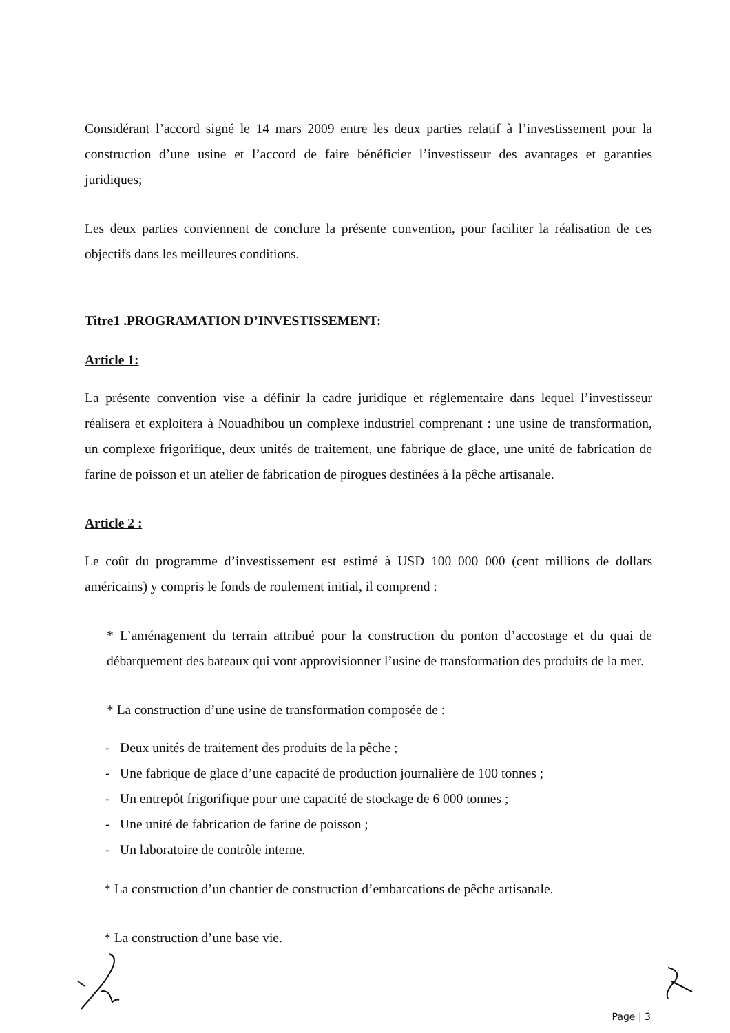Considérant l’accord signé le 14 mars 2009 entre les deux parties relatif à l’investissement pour la construction d’une usine et l’accord de faire bénéficier l’investisseur des avantages et garanties juridiques;
Les deux parties conviennent de conclure la présente convention, pour faciliter la réalisation de ces objectifs dans les meilleures conditions.
Titre1 .PROGRAMATION D’INVESTISSEMENT:
Article 1:
La présente convention vise a définir la cadre juridique et réglementaire dans lequel l’investisseur réalisera et exploitera à Nouadhibou un complexe industriel comprenant : une usine de transformation, un complexe frigorifique, deux unités de traitement, une fabrique de glace, une unité de fabrication de farine de poisson et un atelier de fabrication de pirogues destinées à la pêche artisanale.
Article 2 :
Le coût du programme d’investissement est estimé à USD 100 000 000 (cent millions de dollars américains) y compris le fonds de roulement initial, il comprend :
* L’aménagement du terrain attribué pour la construction du ponton d’accostage et du quai de débarquement des bateaux qui vont approvisionner l’usine de transformation des produits de la mer.
* La construction d’une usine de transformation composée de :
- Deux unités de traitement des produits de la pêche ;
- Une fabrique de glace d’une capacité de production journalière de 100 tonnes ;
- Un entrepôt frigorifique pour une capacité de stockage de 6 000 tonnes ;
- Une unité de fabrication de farine de poisson ;
- Un laboratoire de contrôle interne.
* La construction d’un chantier de construction d’embarcations de pêche artisanale.
* La construction d’une base vie.
Page | 3